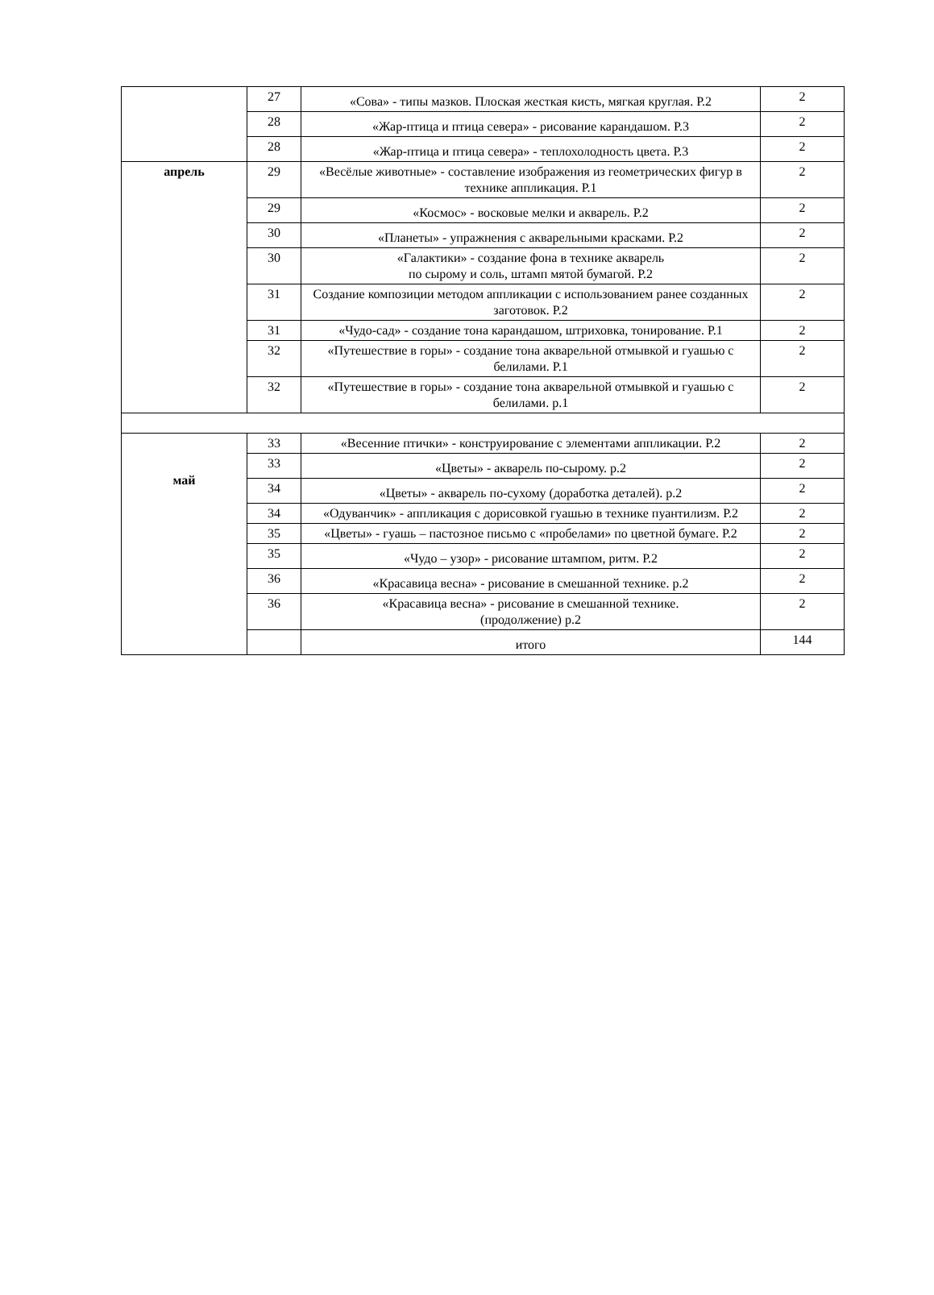| | 27 | «Сова» - типы мазков. Плоская жесткая кисть, мягкая круглая. Р.2 | 2 |
| | 28 | «Жар-птица и птица севера» - рисование карандашом. Р.3 | 2 |
| | 28 | «Жар-птица и птица севера» - теплохолодность цвета. Р.3 | 2 |
| апрель | 29 | «Весёлые животные» - составление изображения из геометрических фигур в технике аппликация. Р.1 | 2 |
| | 29 | «Космос» - восковые мелки и акварель. Р.2 | 2 |
| | 30 | «Планеты» - упражнения с акварельными красками. Р.2 | 2 |
| | 30 | «Галактики» - создание фона в технике акварель по сырому и соль, штамп мятой бумагой. Р.2 | 2 |
| | 31 | Создание композиции методом аппликации с использованием ранее созданных заготовок. Р.2 | 2 |
| | 31 | «Чудо-сад» - создание тона карандашом, штриховка, тонирование. Р.1 | 2 |
| | 32 | «Путешествие в горы» - создание тона акварельной отмывкой и гуашью с белилами. Р.1 | 2 |
| | 32 | «Путешествие в горы» - создание тона акварельной отмывкой и гуашью с белилами. р.1 | 2 |
| май | 33 | «Весенние птички» - конструирование с элементами аппликации. Р.2 | 2 |
| | 33 | «Цветы» - акварель по-сырому. р.2 | 2 |
| | 34 | «Цветы» - акварель по-сухому (доработка деталей). р.2 | 2 |
| | 34 | «Одуванчик» - аппликация с дорисовкой гуашью в технике пуантилизм. Р.2 | 2 |
| | 35 | «Цветы» - гуашь – пастозное письмо с «пробелами» по цветной бумаге. Р.2 | 2 |
| | 35 | «Чудо – узор» - рисование штампом, ритм. Р.2 | 2 |
| | 36 | «Красавица весна» - рисование в смешанной технике. р.2 | 2 |
| | 36 | «Красавица весна» - рисование в смешанной технике. (продолжение) р.2 | 2 |
| | | итого | 144 |